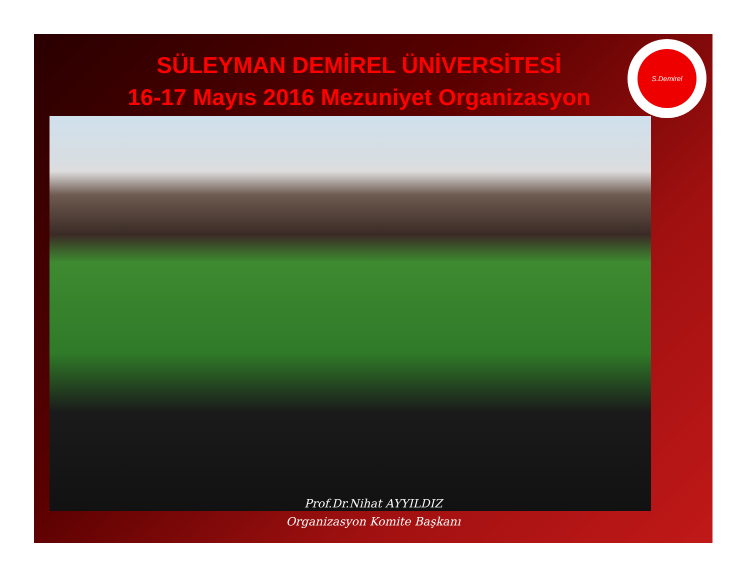SÜLEYMAN DEMİREL ÜNİVERSİTESİ
16-17 Mayıs 2016 Mezuniyet Organizasyon
S.Demirel
Prof.Dr.Nihat AYYILDIZ
Organizasyon Komite Başkanı